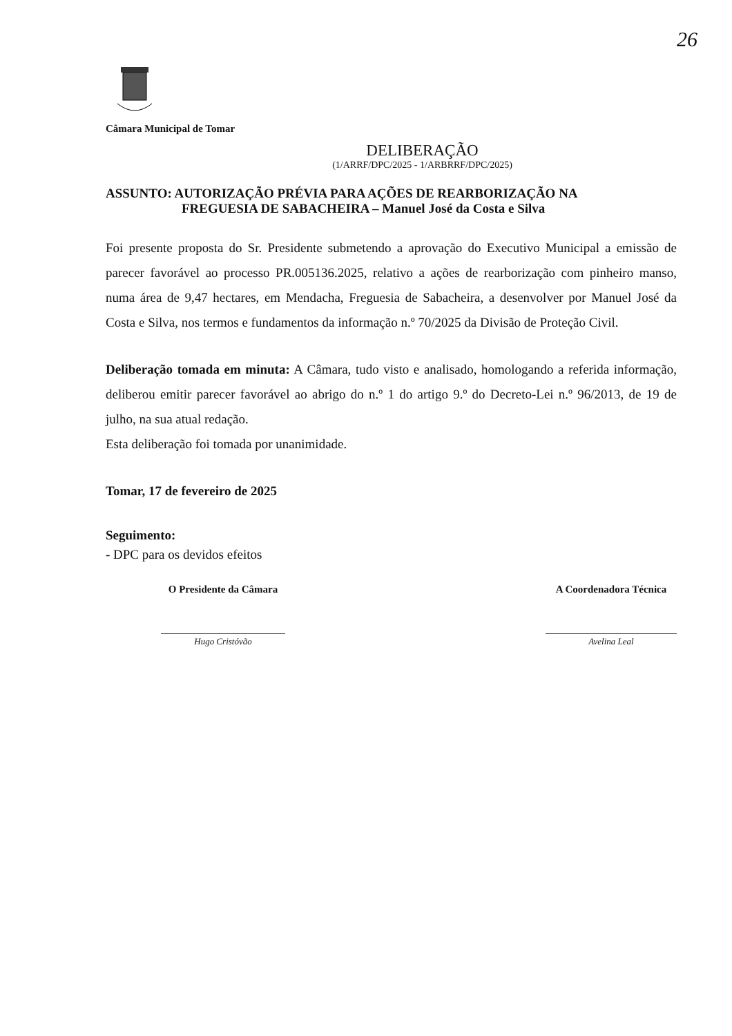26
Câmara Municipal de Tomar
DELIBERAÇÃO
(1/ARRF/DPC/2025 - 1/ARBRRF/DPC/2025)
ASSUNTO: AUTORIZAÇÃO PRÉVIA PARA AÇÕES DE REARBORIZAÇÃO NA
FREGUESIA DE SABACHEIRA – Manuel José da Costa e Silva
Foi presente proposta do Sr. Presidente submetendo a aprovação do Executivo Municipal a emissão de parecer favorável ao processo PR.005136.2025, relativo a ações de rearborização com pinheiro manso, numa área de 9,47 hectares, em Mendacha, Freguesia de Sabacheira, a desenvolver por Manuel José da Costa e Silva, nos termos e fundamentos da informação n.º 70/2025 da Divisão de Proteção Civil.
Deliberação tomada em minuta: A Câmara, tudo visto e analisado, homologando a referida informação, deliberou emitir parecer favorável ao abrigo do n.º 1 do artigo 9.º do Decreto-Lei n.º 96/2013, de 19 de julho, na sua atual redação.
Esta deliberação foi tomada por unanimidade.
Tomar, 17 de fevereiro de 2025
Seguimento:
- DPC para os devidos efeitos
O Presidente da Câmara
Hugo Cristóvão
A Coordenadora Técnica
Avelina Leal